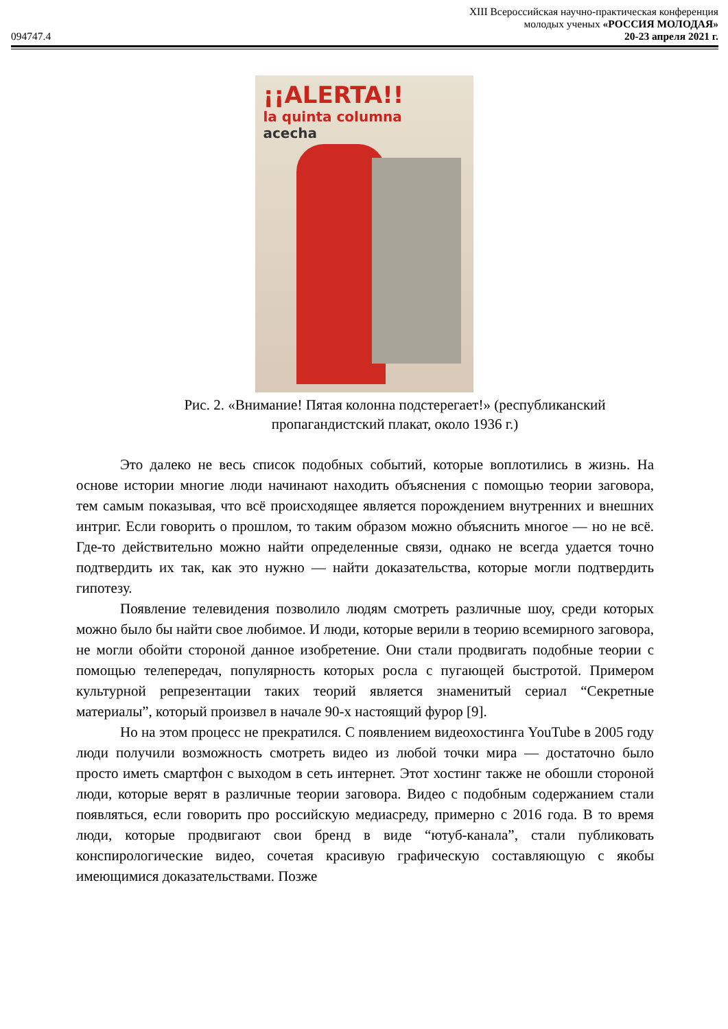XIII Всероссийская научно-практическая конференция
молодых ученых «РОССИЯ МОЛОДАЯ»
094747.4 20-23 апреля 2021 г.
¡¡ALERTA!!
la quinta columna
acecha
Рис. 2. «Внимание! Пятая колонна подстерегает!» (республиканский
пропагандистский плакат, около 1936 г.)
Это далеко не весь список подобных событий, которые воплотились в жизнь. На основе истории многие люди начинают находить объяснения с помощью теории заговора, тем самым показывая, что всё происходящее является порождением внутренних и внешних интриг. Если говорить о прошлом, то таким образом можно объяснить многое — но не всё. Где-то действительно можно найти определенные связи, однако не всегда удается точно подтвердить их так, как это нужно — найти доказательства, которые могли подтвердить гипотезу.
Появление телевидения позволило людям смотреть различные шоу, среди которых можно было бы найти свое любимое. И люди, которые верили в теорию всемирного заговора, не могли обойти стороной данное изобретение. Они стали продвигать подобные теории с помощью телепередач, популярность которых росла с пугающей быстротой. Примером культурной репрезентации таких теорий является знаменитый сериал “Секретные материалы”, который произвел в начале 90-х настоящий фурор [9].
Но на этом процесс не прекратился. С появлением видеохостинга YouTube в 2005 году люди получили возможность смотреть видео из любой точки мира — достаточно было просто иметь смартфон с выходом в сеть интернет. Этот хостинг также не обошли стороной люди, которые верят в различные теории заговора. Видео с подобным содержанием стали появляться, если говорить про российскую медиасреду, примерно с 2016 года. В то время люди, которые продвигают свои бренд в виде “ютуб-канала”, стали публиковать конспирологические видео, сочетая красивую графическую составляющую с якобы имеющимися доказательствами. Позже